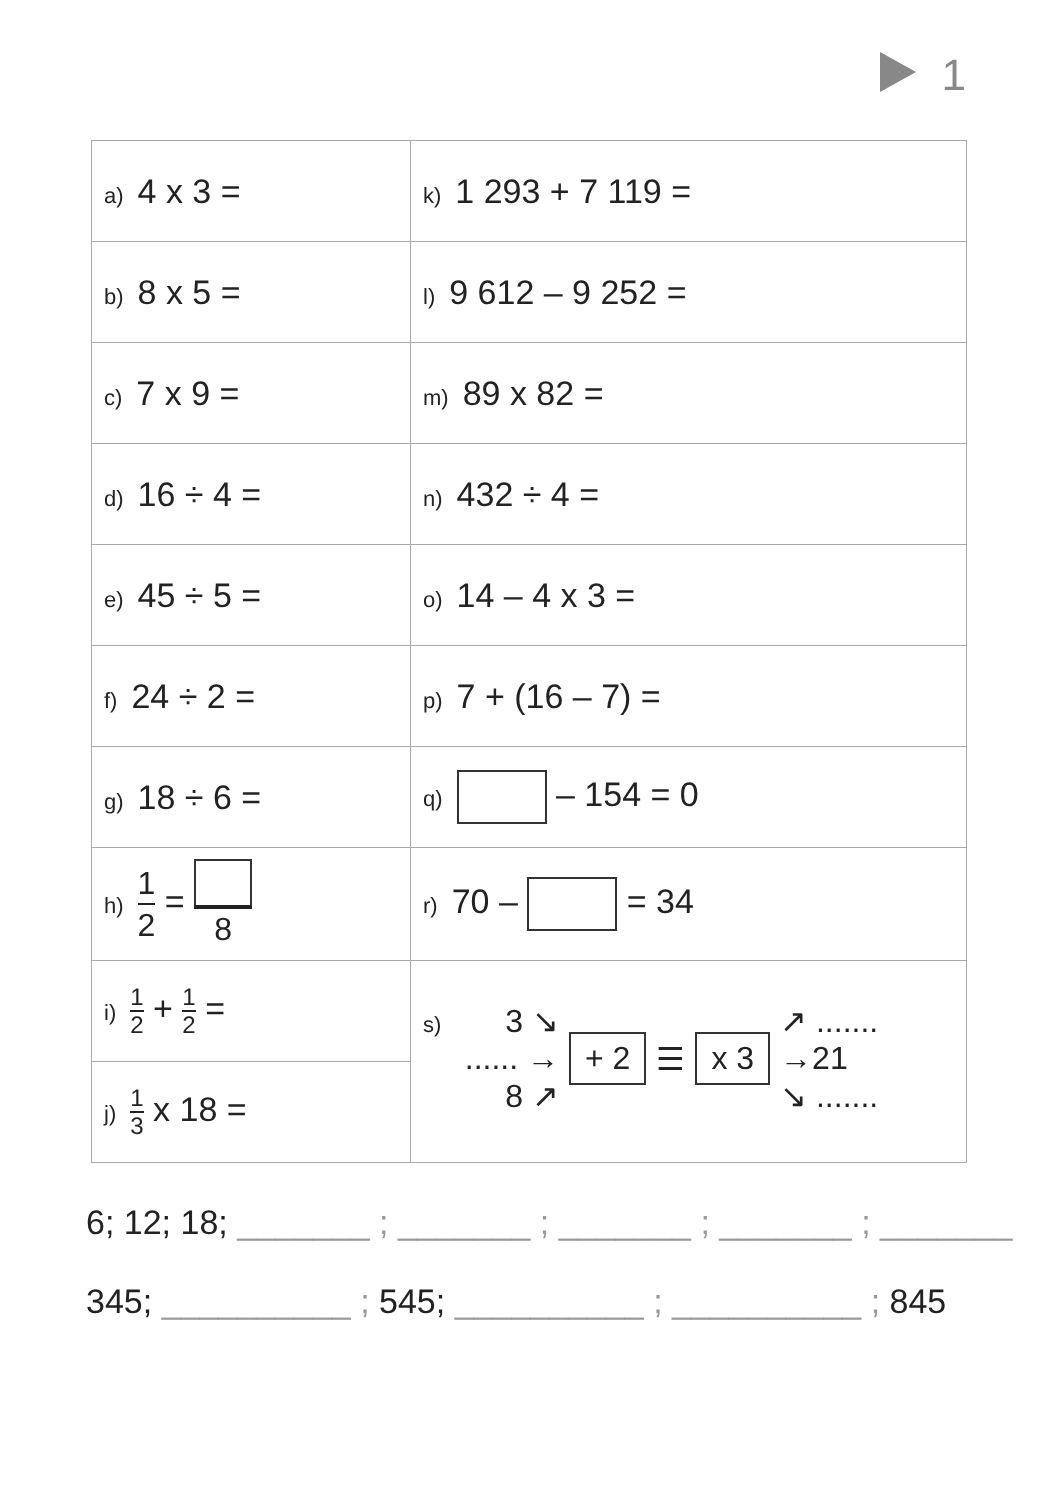1
| a) 4 x 3 = | k) 1 293 + 7 119 = |
| b) 8 x 5 = | l) 9 612 – 9 252 = |
| c) 7 x 9 = | m) 89 x 82 = |
| d) 16 ÷ 4 = | n) 432 ÷ 4 = |
| e) 45 ÷ 5 = | o) 14 – 4 x 3 = |
| f) 24 ÷ 2 = | p) 7 + (16 – 7) = |
| g) 18 ÷ 6 = | q) – 154 = 0 |
| h) 1 2 = 8 | r) 70 – = 34 |
| i) 1 2 + 1 2 = | s) 3 ↘ ...... → 8 ↗ + 2 ☰ x 3 ↗ ....... →21 ↘ ....... |
| j) 1 3 x 18 = | |
6; 12; 18; _______ ; _______ ; _______ ; _______ ; _______
345; __________ ; 545; __________ ; __________ ; 845